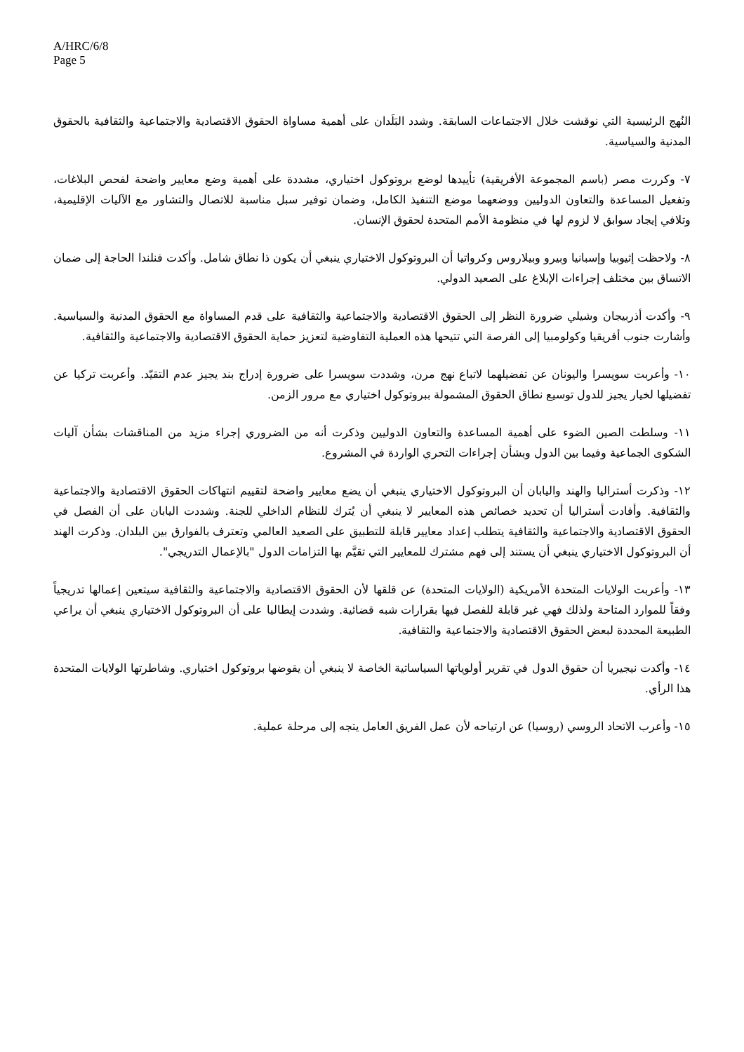A/HRC/6/8
Page 5
النُهج الرئيسية التي نوقشت خلال الاجتماعات السابقة. وشدد البَلَدان على أهمية مساواة الحقوق الاقتصادية والاجتماعية والثقافية بالحقوق المدنية والسياسية.
٧- وكررت مصر (باسم المجموعة الأفريقية) تأييدها لوضع بروتوكول اختياري، مشددة على أهمية وضع معايير واضحة لفحص البلاغات، وتفعيل المساعدة والتعاون الدوليين ووضعهما موضع التنفيذ الكامل، وضمان توفير سبل مناسبة للاتصال والتشاور مع الآليات الإقليمية، وتلافي إيجاد سوابق لا لزوم لها في منظومة الأمم المتحدة لحقوق الإنسان.
٨- ولاحظت إثيوبيا وإسبانيا وبيرو وبيلاروس وكرواتيا أن البروتوكول الاختياري ينبغي أن يكون ذا نطاق شامل. وأكدت فنلندا الحاجة إلى ضمان الاتساق بين مختلف إجراءات الإبلاغ على الصعيد الدولي.
٩- وأكدت أذربيجان وشيلي ضرورة النظر إلى الحقوق الاقتصادية والاجتماعية والثقافية على قدم المساواة مع الحقوق المدنية والسياسية. وأشارت جنوب أفريقيا وكولومبيا إلى الفرصة التي تتيحها هذه العملية التفاوضية لتعزيز حماية الحقوق الاقتصادية والاجتماعية والثقافية.
١٠- وأعربت سويسرا واليونان عن تفضيلهما لاتباع نهج مرن، وشددت سويسرا على ضرورة إدراج بند يجيز عدم التقيّد. وأعربت تركيا عن تفضيلها لخيار يجيز للدول توسيع نطاق الحقوق المشمولة ببروتوكول اختياري مع مرور الزمن.
١١- وسلطت الصين الضوء على أهمية المساعدة والتعاون الدوليين وذكرت أنه من الضروري إجراء مزيد من المناقشات بشأن آليات الشكوى الجماعية وفيما بين الدول وبشأن إجراءات التحري الواردة في المشروع.
١٢- وذكرت أستراليا والهند واليابان أن البروتوكول الاختياري ينبغي أن يضع معايير واضحة لتقييم انتهاكات الحقوق الاقتصادية والاجتماعية والثقافية. وأفادت أستراليا أن تحديد خصائص هذه المعايير لا ينبغي أن يُترك للنظام الداخلي للجنة. وشددت اليابان على أن الفصل في الحقوق الاقتصادية والاجتماعية والثقافية يتطلب إعداد معايير قابلة للتطبيق على الصعيد العالمي وتعترف بالفوارق بين البلدان. وذكرت الهند أن البروتوكول الاختياري ينبغي أن يستند إلى فهم مشترك للمعايير التي تقيَّم بها التزامات الدول "بالإعمال التدريجي".
١٣- وأعربت الولايات المتحدة الأمريكية (الولايات المتحدة) عن قلقها لأن الحقوق الاقتصادية والاجتماعية والثقافية سيتعين إعمالها تدريجياً وفقاً للموارد المتاحة ولذلك فهي غير قابلة للفصل فيها بقرارات شبه قضائية. وشددت إيطاليا على أن البروتوكول الاختياري ينبغي أن يراعي الطبيعة المحددة لبعض الحقوق الاقتصادية والاجتماعية والثقافية.
١٤- وأكدت نيجيريا أن حقوق الدول في تقرير أولوياتها السياساتية الخاصة لا ينبغي أن يقوضها بروتوكول اختياري. وشاطرتها الولايات المتحدة هذا الرأي.
١٥- وأعرب الاتحاد الروسي (روسيا) عن ارتياحه لأن عمل الفريق العامل يتجه إلى مرحلة عملية.